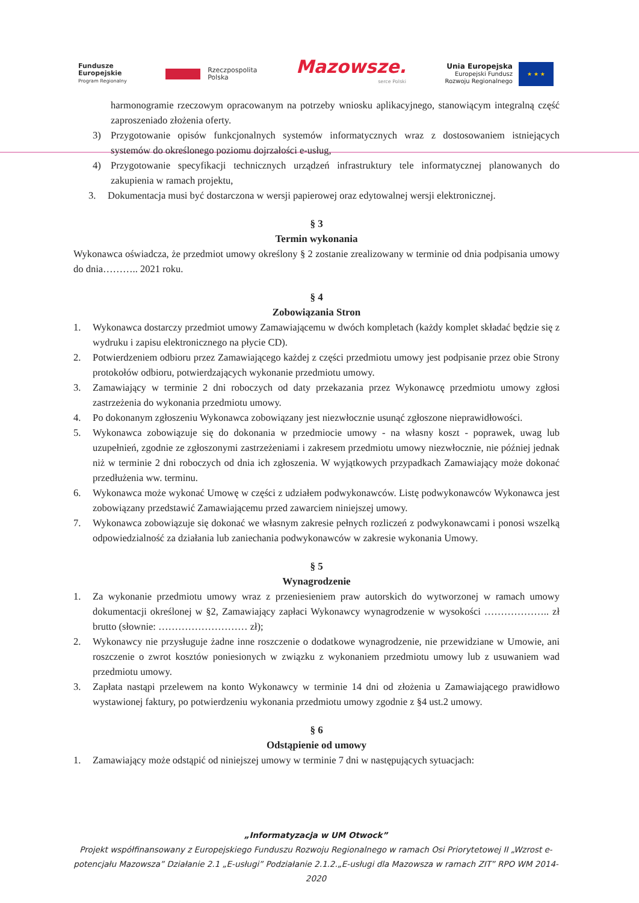Fundusze
Europejskie
Program Regionalny
Rzeczpospolita
Polska
Mazowsze.
serce Polski
Unia Europejska
Europejski Fundusz
Rozwoju Regionalnego
★ ★ ★
harmonogramie rzeczowym opracowanym na potrzeby wniosku aplikacyjnego, stanowiącym integralną część zaproszeniado złożenia oferty.
3) Przygotowanie opisów funkcjonalnych systemów informatycznych wraz z dostosowaniem istniejących systemów do określonego poziomu dojrzałości e-usług,
4) Przygotowanie specyfikacji technicznych urządzeń infrastruktury tele informatycznej planowanych do zakupienia w ramach projektu,
3. Dokumentacja musi być dostarczona w wersji papierowej oraz edytowalnej wersji elektronicznej.
§ 3
Termin wykonania
Wykonawca oświadcza, że przedmiot umowy określony § 2 zostanie zrealizowany w terminie od dnia podpisania umowy do dnia……….. 2021 roku.
§ 4
Zobowiązania Stron
1. Wykonawca dostarczy przedmiot umowy Zamawiającemu w dwóch kompletach (każdy komplet składać będzie się z wydruku i zapisu elektronicznego na płycie CD).
2. Potwierdzeniem odbioru przez Zamawiającego każdej z części przedmiotu umowy jest podpisanie przez obie Strony protokołów odbioru, potwierdzających wykonanie przedmiotu umowy.
3. Zamawiający w terminie 2 dni roboczych od daty przekazania przez Wykonawcę przedmiotu umowy zgłosi zastrzeżenia do wykonania przedmiotu umowy.
4. Po dokonanym zgłoszeniu Wykonawca zobowiązany jest niezwłocznie usunąć zgłoszone nieprawidłowości.
5. Wykonawca zobowiązuje się do dokonania w przedmiocie umowy - na własny koszt - poprawek, uwag lub uzupełnień, zgodnie ze zgłoszonymi zastrzeżeniami i zakresem przedmiotu umowy niezwłocznie, nie później jednak niż w terminie 2 dni roboczych od dnia ich zgłoszenia. W wyjątkowych przypadkach Zamawiający może dokonać przedłużenia ww. terminu.
6. Wykonawca może wykonać Umowę w części z udziałem podwykonawców. Listę podwykonawców Wykonawca jest zobowiązany przedstawić Zamawiającemu przed zawarciem niniejszej umowy.
7. Wykonawca zobowiązuje się dokonać we własnym zakresie pełnych rozliczeń z podwykonawcami i ponosi wszelką odpowiedzialność za działania lub zaniechania podwykonawców w zakresie wykonania Umowy.
§ 5
Wynagrodzenie
1. Za wykonanie przedmiotu umowy wraz z przeniesieniem praw autorskich do wytworzonej w ramach umowy dokumentacji określonej w §2, Zamawiający zapłaci Wykonawcy wynagrodzenie w wysokości ……………….. zł brutto (słownie: ……………………… zł);
2. Wykonawcy nie przysługuje żadne inne roszczenie o dodatkowe wynagrodzenie, nie przewidziane w Umowie, ani roszczenie o zwrot kosztów poniesionych w związku z wykonaniem przedmiotu umowy lub z usuwaniem wad przedmiotu umowy.
3. Zapłata nastąpi przelewem na konto Wykonawcy w terminie 14 dni od złożenia u Zamawiającego prawidłowo wystawionej faktury, po potwierdzeniu wykonania przedmiotu umowy zgodnie z §4 ust.2 umowy.
§ 6
Odstąpienie od umowy
1. Zamawiający może odstąpić od niniejszej umowy w terminie 7 dni w następujących sytuacjach:
„Informatyzacja w UM Otwock”
Projekt współfinansowany z Europejskiego Funduszu Rozwoju Regionalnego w ramach Osi Priorytetowej II „Wzrost e-potencjału Mazowsza” Działanie 2.1 „E-usługi” Podziałanie 2.1.2.„E-usługi dla Mazowsza w ramach ZIT” RPO WM 2014-2020